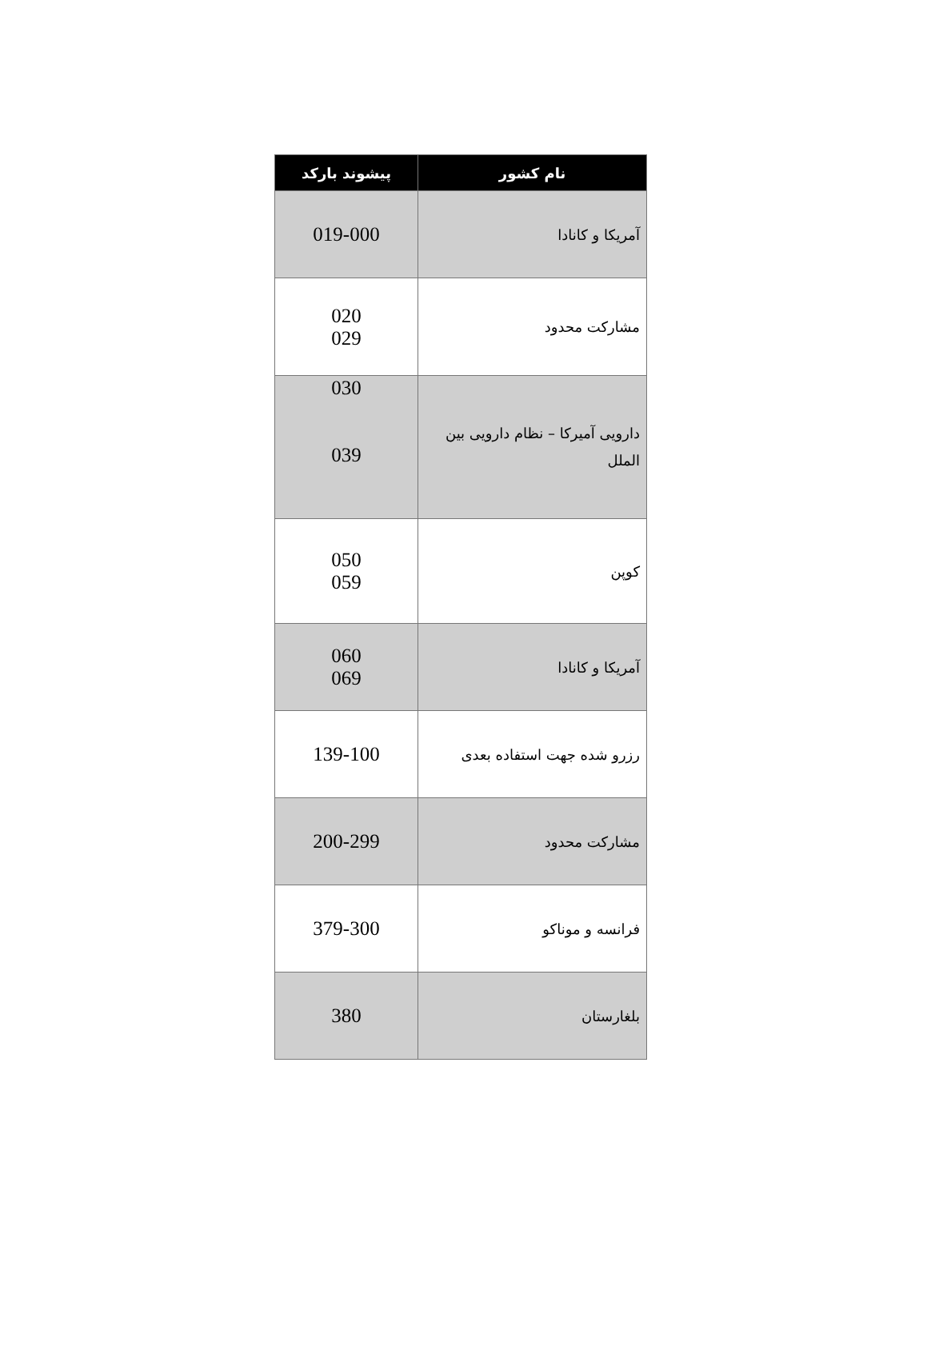| نام کشور | پیشوند بارکد |
| --- | --- |
| آمریکا و کانادا | 019-000 |
| مشارکت محدود | 020 029 |
| دارویی آمیرکا – نظام دارویی بین الملل | 030 039 |
| کوپن | 050 059 |
| آمریکا و کانادا | 060 069 |
| رزرو شده جهت استفاده بعدی | 139-100 |
| مشارکت محدود | 200-299 |
| فرانسه و موناکو | 379-300 |
| بلغارستان | 380 |